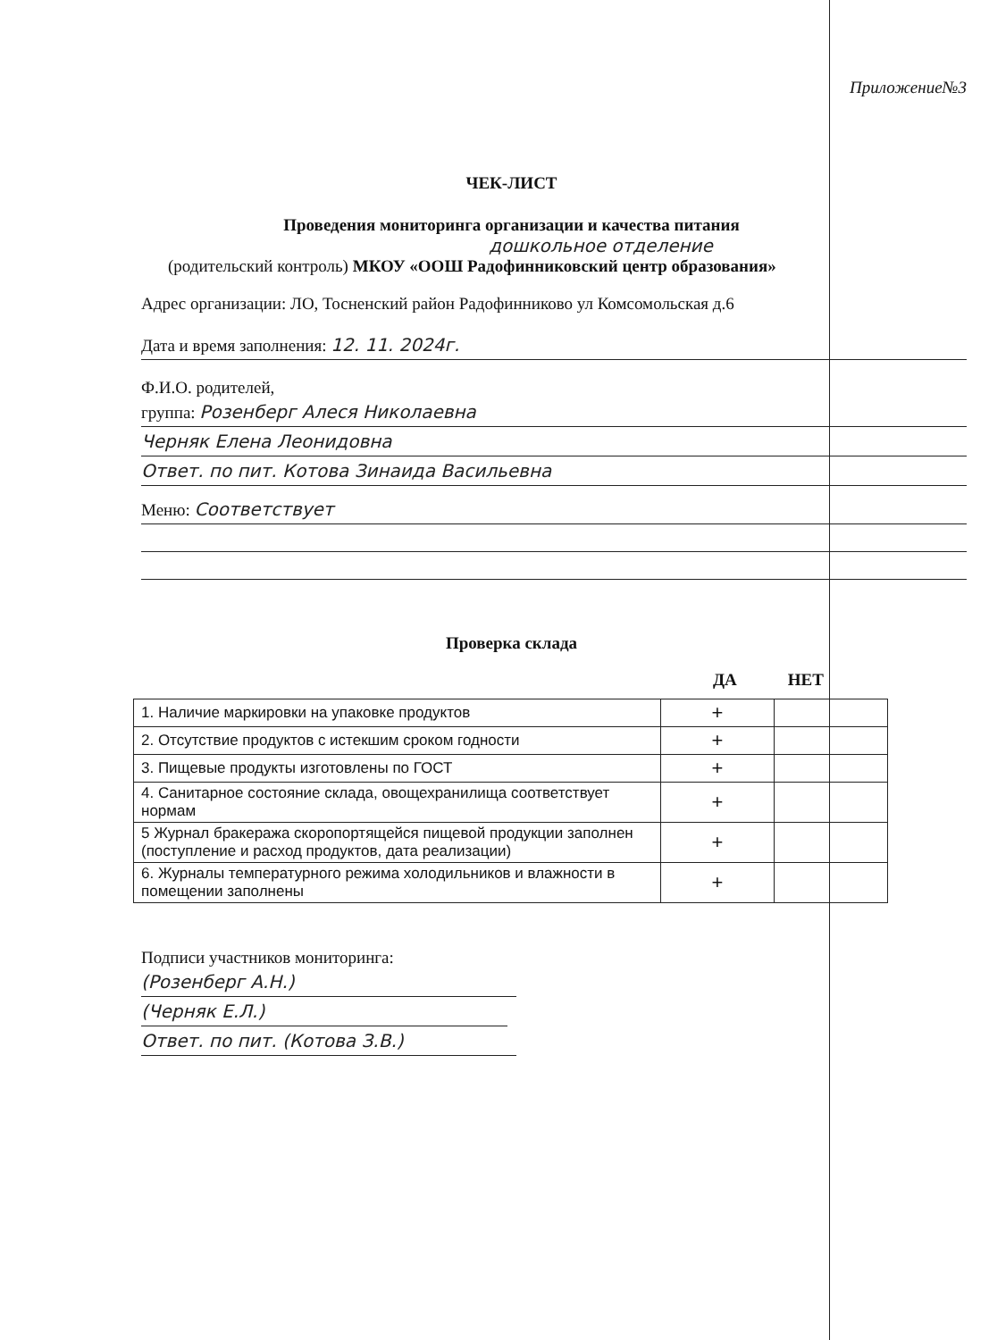Приложение№3
ЧЕК-ЛИСТ
Проведения мониторинга организации и качества питания
дошкольное отделение
(родительский контроль) МКОУ «ООШ Радофинниковский центр образования»
Адрес организации: ЛО, Тосненский район Радофинниково ул Комсомольская д.6
Дата и время заполнения: 12. 11. 2024г.
Ф.И.О. родителей,
группа: Розенберг Алеся Николаевна
Черняк Елена Леонидовна
Ответ. по пит. Котова Зинаида Васильевна
Меню: Соответствует
Проверка склада
ДА НЕТ
| 1. Наличие маркировки на упаковке продуктов | + | |
| 2. Отсутствие продуктов с истекшим сроком годности | + | |
| 3. Пищевые продукты изготовлены по ГОСТ | + | |
| 4. Санитарное состояние склада, овощехранилища соответствует нормам | + | |
| 5 Журнал бракеража скоропортящейся пищевой продукции заполнен (поступление и расход продуктов, дата реализации) | + | |
| 6. Журналы температурного режима холодильников и влажности в помещении заполнены | + | |
Подписи участников мониторинга:
(Розенберг А.Н.)
(Черняк Е.Л.)
Ответ. по пит. (Котова З.В.)